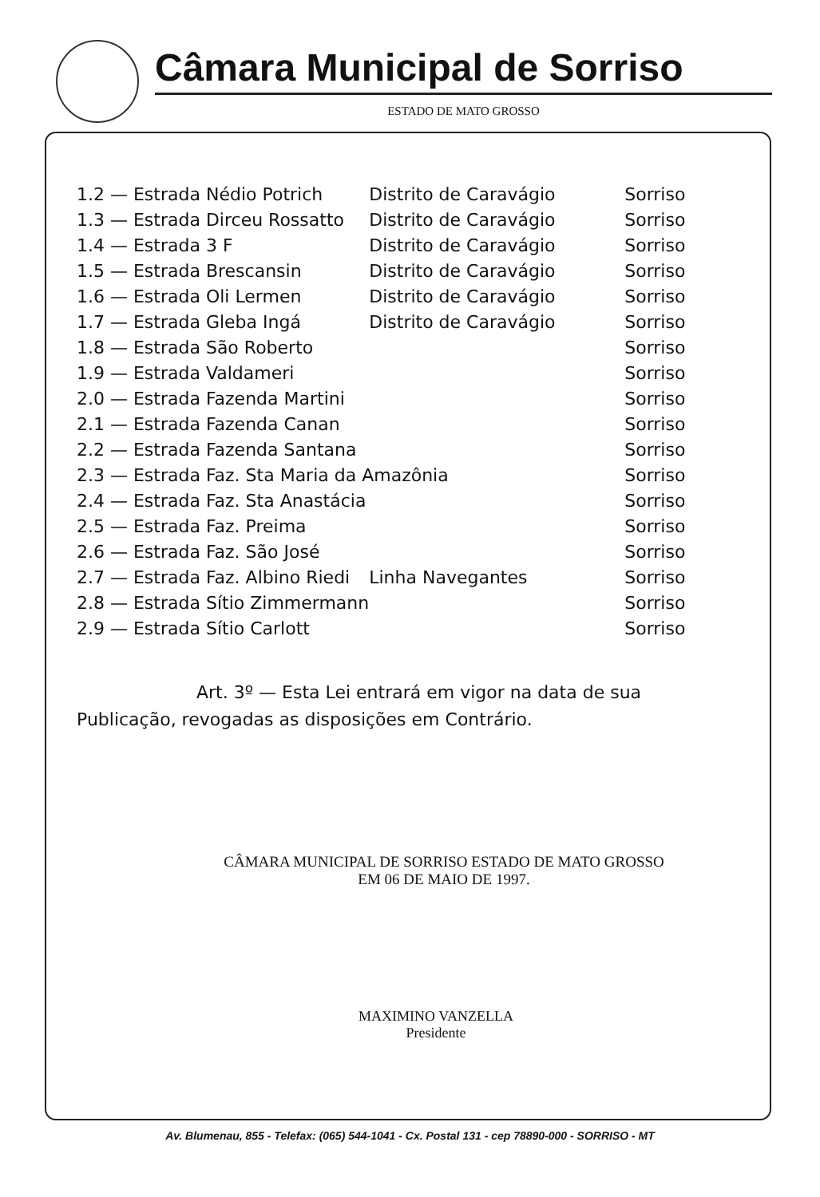Câmara Municipal de Sorriso
ESTADO DE MATO GROSSO
| 1.2 — Estrada Nédio Potrich | Distrito de Caravágio | Sorriso |
| 1.3 — Estrada Dirceu Rossatto | Distrito de Caravágio | Sorriso |
| 1.4 — Estrada 3 F | Distrito de Caravágio | Sorriso |
| 1.5 — Estrada Brescansin | Distrito de Caravágio | Sorriso |
| 1.6 — Estrada Oli Lermen | Distrito de Caravágio | Sorriso |
| 1.7 — Estrada Gleba Ingá | Distrito de Caravágio | Sorriso |
| 1.8 — Estrada São Roberto | | Sorriso |
| 1.9 — Estrada Valdameri | | Sorriso |
| 2.0 — Estrada Fazenda Martini | | Sorriso |
| 2.1 — Estrada Fazenda Canan | | Sorriso |
| 2.2 — Estrada Fazenda Santana | | Sorriso |
| 2.3 — Estrada Faz. Sta Maria da Amazônia | | Sorriso |
| 2.4 — Estrada Faz. Sta Anastácia | | Sorriso |
| 2.5 — Estrada Faz. Preima | | Sorriso |
| 2.6 — Estrada Faz. São José | | Sorriso |
| 2.7 — Estrada Faz. Albino Riedi | Linha Navegantes | Sorriso |
| 2.8 — Estrada Sítio Zimmermann | | Sorriso |
| 2.9 — Estrada Sítio Carlott | | Sorriso |
Art. 3º — Esta Lei entrará em vigor na data de sua Publicação, revogadas as disposições em Contrário.
CÂMARA MUNICIPAL DE SORRISO ESTADO DE MATO GROSSO
EM 06 DE MAIO DE 1997.
MAXIMINO VANZELLA
Presidente
Av. Blumenau, 855 - Telefax: (065) 544-1041 - Cx. Postal 131 - cep 78890-000 - SORRISO - MT